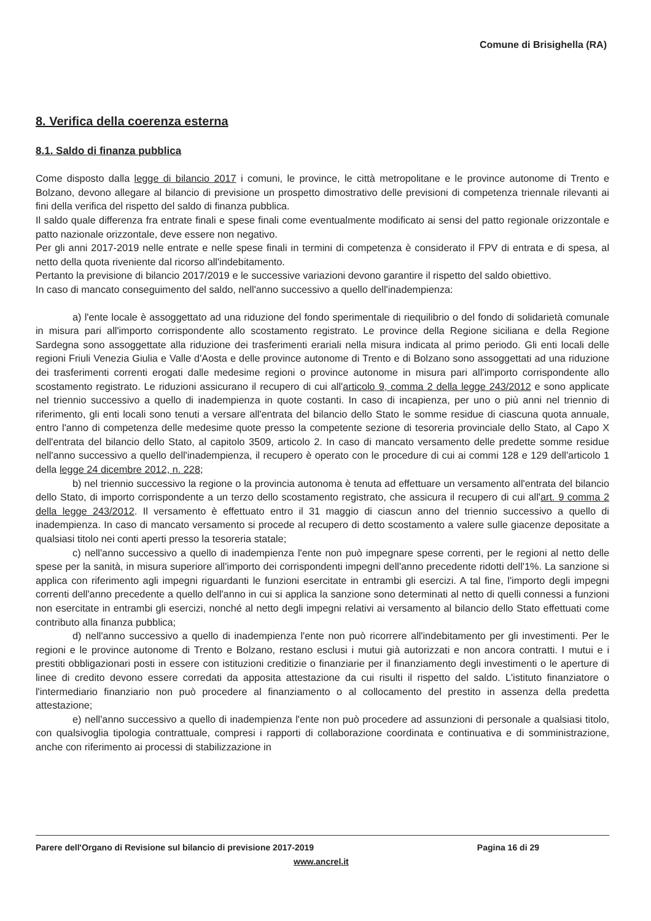Comune di Brisighella (RA)
8. Verifica della coerenza esterna
8.1. Saldo di finanza pubblica
Come disposto dalla legge di bilancio 2017 i comuni, le province, le città metropolitane e le province autonome di Trento e Bolzano, devono allegare al bilancio di previsione un prospetto dimostrativo delle previsioni di competenza triennale rilevanti ai fini della verifica del rispetto del saldo di finanza pubblica.
Il saldo quale differenza fra entrate finali e spese finali come eventualmente modificato ai sensi del patto regionale orizzontale e patto nazionale orizzontale, deve essere non negativo.
Per gli anni 2017-2019 nelle entrate e nelle spese finali in termini di competenza è considerato il FPV di entrata e di spesa, al netto della quota riveniente dal ricorso all'indebitamento.
Pertanto la previsione di bilancio 2017/2019 e le successive variazioni devono garantire il rispetto del saldo obiettivo.
In caso di mancato conseguimento del saldo, nell'anno successivo a quello dell'inadempienza:
a) l'ente locale è assoggettato ad una riduzione del fondo sperimentale di riequilibrio o del fondo di solidarietà comunale in misura pari all'importo corrispondente allo scostamento registrato. Le province della Regione siciliana e della Regione Sardegna sono assoggettate alla riduzione dei trasferimenti erariali nella misura indicata al primo periodo. Gli enti locali delle regioni Friuli Venezia Giulia e Valle d'Aosta e delle province autonome di Trento e di Bolzano sono assoggettati ad una riduzione dei trasferimenti correnti erogati dalle medesime regioni o province autonome in misura pari all'importo corrispondente allo scostamento registrato. Le riduzioni assicurano il recupero di cui all'articolo 9, comma 2 della legge 243/2012 e sono applicate nel triennio successivo a quello di inadempienza in quote costanti. In caso di incapienza, per uno o più anni nel triennio di riferimento, gli enti locali sono tenuti a versare all'entrata del bilancio dello Stato le somme residue di ciascuna quota annuale, entro l'anno di competenza delle medesime quote presso la competente sezione di tesoreria provinciale dello Stato, al Capo X dell'entrata del bilancio dello Stato, al capitolo 3509, articolo 2. In caso di mancato versamento delle predette somme residue nell'anno successivo a quello dell'inadempienza, il recupero è operato con le procedure di cui ai commi 128 e 129 dell'articolo 1 della legge 24 dicembre 2012, n. 228;
b) nel triennio successivo la regione o la provincia autonoma è tenuta ad effettuare un versamento all'entrata del bilancio dello Stato, di importo corrispondente a un terzo dello scostamento registrato, che assicura il recupero di cui all'art. 9 comma 2 della legge 243/2012. Il versamento è effettuato entro il 31 maggio di ciascun anno del triennio successivo a quello di inadempienza. In caso di mancato versamento si procede al recupero di detto scostamento a valere sulle giacenze depositate a qualsiasi titolo nei conti aperti presso la tesoreria statale;
c) nell'anno successivo a quello di inadempienza l'ente non può impegnare spese correnti, per le regioni al netto delle spese per la sanità, in misura superiore all'importo dei corrispondenti impegni dell'anno precedente ridotti dell'1%. La sanzione si applica con riferimento agli impegni riguardanti le funzioni esercitate in entrambi gli esercizi. A tal fine, l'importo degli impegni correnti dell'anno precedente a quello dell'anno in cui si applica la sanzione sono determinati al netto di quelli connessi a funzioni non esercitate in entrambi gli esercizi, nonché al netto degli impegni relativi ai versamento al bilancio dello Stato effettuati come contributo alla finanza pubblica;
d) nell'anno successivo a quello di inadempienza l'ente non può ricorrere all'indebitamento per gli investimenti. Per le regioni e le province autonome di Trento e Bolzano, restano esclusi i mutui già autorizzati e non ancora contratti. I mutui e i prestiti obbligazionari posti in essere con istituzioni creditizie o finanziarie per il finanziamento degli investimenti o le aperture di linee di credito devono essere corredati da apposita attestazione da cui risulti il rispetto del saldo. L'istituto finanziatore o l'intermediario finanziario non può procedere al finanziamento o al collocamento del prestito in assenza della predetta attestazione;
e) nell'anno successivo a quello di inadempienza l'ente non può procedere ad assunzioni di personale a qualsiasi titolo, con qualsivoglia tipologia contrattuale, compresi i rapporti di collaborazione coordinata e continuativa e di somministrazione, anche con riferimento ai processi di stabilizzazione in
Parere dell'Organo di Revisione sul bilancio di previsione 2017-2019 Pagina 16 di 29
www.ancrel.it